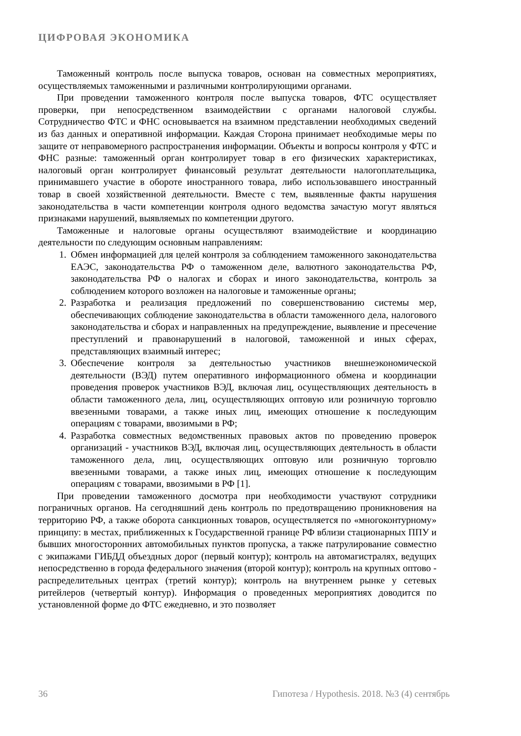ЦИФРОВАЯ ЭКОНОМИКА
Таможенный контроль после выпуска товаров, основан на совместных мероприятиях, осуществляемых таможенными и различными контролирующими органами.
При проведении таможенного контроля после выпуска товаров, ФТС осуществляет проверки, при непосредственном взаимодействии с органами налоговой службы. Сотрудничество ФТС и ФНС основывается на взаимном представлении необходимых сведений из баз данных и оперативной информации. Каждая Сторона принимает необходимые меры по защите от неправомерного распространения информации. Объекты и вопросы контроля у ФТС и ФНС разные: таможенный орган контролирует товар в его физических характеристиках, налоговый орган контролирует финансовый результат деятельности налогоплательщика, принимавшего участие в обороте иностранного товара, либо использовавшего иностранный товар в своей хозяйственной деятельности. Вместе с тем, выявленные факты нарушения законодательства в части компетенции контроля одного ведомства зачастую могут являться признаками нарушений, выявляемых по компетенции другого.
Таможенные и налоговые органы осуществляют взаимодействие и координацию деятельности по следующим основным направлениям:
1. Обмен информацией для целей контроля за соблюдением таможенного законодательства ЕАЭС, законодательства РФ о таможенном деле, валютного законодательства РФ, законодательства РФ о налогах и сборах и иного законодательства, контроль за соблюдением которого возложен на налоговые и таможенные органы;
2. Разработка и реализация предложений по совершенствованию системы мер, обеспечивающих соблюдение законодательства в области таможенного дела, налогового законодательства и сборах и направленных на предупреждение, выявление и пресечение преступлений и правонарушений в налоговой, таможенной и иных сферах, представляющих взаимный интерес;
3. Обеспечение контроля за деятельностью участников внешнеэкономической деятельности (ВЭД) путем оперативного информационного обмена и координации проведения проверок участников ВЭД, включая лиц, осуществляющих деятельность в области таможенного дела, лиц, осуществляющих оптовую или розничную торговлю ввезенными товарами, а также иных лиц, имеющих отношение к последующим операциям с товарами, ввозимыми в РФ;
4. Разработка совместных ведомственных правовых актов по проведению проверок организаций - участников ВЭД, включая лиц, осуществляющих деятельность в области таможенного дела, лиц, осуществляющих оптовую или розничную торговлю ввезенными товарами, а также иных лиц, имеющих отношение к последующим операциям с товарами, ввозимыми в РФ [1].
При проведении таможенного досмотра при необходимости участвуют сотрудники пограничных органов. На сегодняшний день контроль по предотвращению проникновения на территорию РФ, а также оборота санкционных товаров, осуществляется по «многоконтурному» принципу: в местах, приближенных к Государственной границе РФ вблизи стационарных ППУ и бывших многосторонних автомобильных пунктов пропуска, а также патрулирование совместно с экипажами ГИБДД объездных дорог (первый контур); контроль на автомагистралях, ведущих непосредственно в города федерального значения (второй контур); контроль на крупных оптово - распределительных центрах (третий контур); контроль на внутреннем рынке у сетевых ритейлеров (четвертый контур). Информация о проведенных мероприятиях доводится по установленной форме до ФТС ежедневно, и это позволяет
36 Гипотеза / Hypothesis. 2018. №3 (4) сентябрь